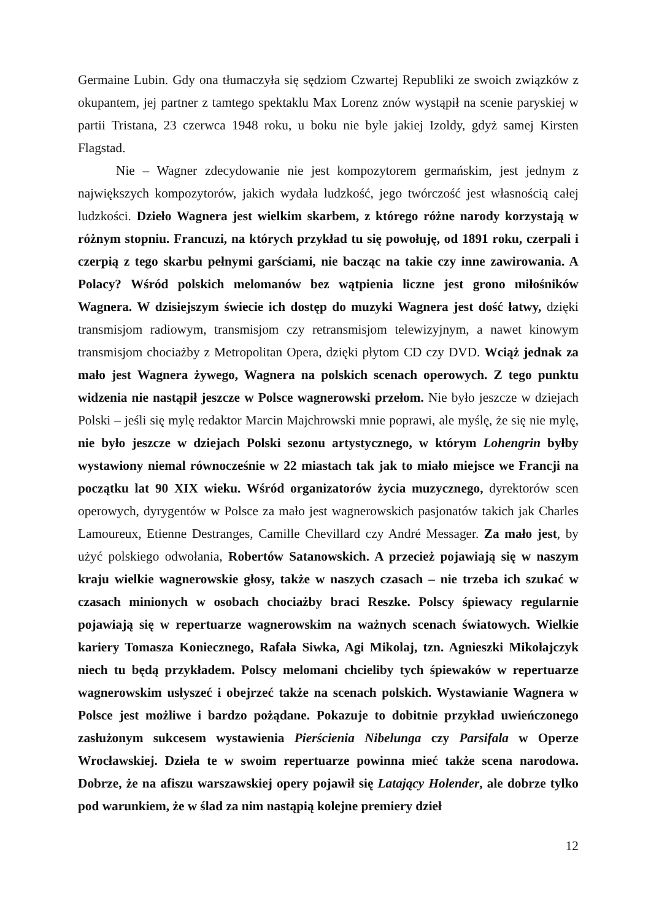Germaine Lubin. Gdy ona tłumaczyła się sędziom Czwartej Republiki ze swoich związków z okupantem, jej partner z tamtego spektaklu Max Lorenz znów wystąpił na scenie paryskiej w partii Tristana, 23 czerwca 1948 roku, u boku nie byle jakiej Izoldy, gdyż samej Kirsten Flagstad.
Nie – Wagner zdecydowanie nie jest kompozytorem germańskim, jest jednym z największych kompozytorów, jakich wydała ludzkość, jego twórczość jest własnością całej ludzkości. Dzieło Wagnera jest wielkim skarbem, z którego różne narody korzystają w różnym stopniu. Francuzi, na których przykład tu się powołuję, od 1891 roku, czerpali i czerpią z tego skarbu pełnymi garściami, nie bacząc na takie czy inne zawirowania. A Polacy? Wśród polskich melomanów bez wątpienia liczne jest grono miłośników Wagnera. W dzisiejszym świecie ich dostęp do muzyki Wagnera jest dość łatwy, dzięki transmisjom radiowym, transmisjom czy retransmisjom telewizyjnym, a nawet kinowym transmisjom chociażby z Metropolitan Opera, dzięki płytom CD czy DVD. Wciąż jednak za mało jest Wagnera żywego, Wagnera na polskich scenach operowych. Z tego punktu widzenia nie nastąpił jeszcze w Polsce wagnerowski przełom. Nie było jeszcze w dziejach Polski – jeśli się mylę redaktor Marcin Majchrowski mnie poprawi, ale myślę, że się nie mylę, nie było jeszcze w dziejach Polski sezonu artystycznego, w którym Lohengrin byłby wystawiony niemal równocześnie w 22 miastach tak jak to miało miejsce we Francji na początku lat 90 XIX wieku. Wśród organizatorów życia muzycznego, dyrektorów scen operowych, dyrygentów w Polsce za mało jest wagnerowskich pasjonatów takich jak Charles Lamoureux, Etienne Destranges, Camille Chevillard czy André Messager. Za mało jest, by użyć polskiego odwołania, Robertów Satanowskich. A przecież pojawiają się w naszym kraju wielkie wagnerowskie głosy, także w naszych czasach – nie trzeba ich szukać w czasach minionych w osobach chociażby braci Reszke. Polscy śpiewacy regularnie pojawiają się w repertuarze wagnerowskim na ważnych scenach światowych. Wielkie kariery Tomasza Koniecznego, Rafała Siwka, Agi Mikolaj, tzn. Agnieszki Mikołajczyk niech tu będą przykładem. Polscy melomani chcieliby tych śpiewaków w repertuarze wagnerowskim usłyszeć i obejrzeć także na scenach polskich. Wystawianie Wagnera w Polsce jest możliwe i bardzo pożądane. Pokazuje to dobitnie przykład uwieńczonego zasłużonym sukcesem wystawienia Pierścienia Nibelunga czy Parsifala w Operze Wrocławskiej. Dzieła te w swoim repertuarze powinna mieć także scena narodowa. Dobrze, że na afiszu warszawskiej opery pojawił się Latający Holender, ale dobrze tylko pod warunkiem, że w ślad za nim nastąpią kolejne premiery dzieł
12